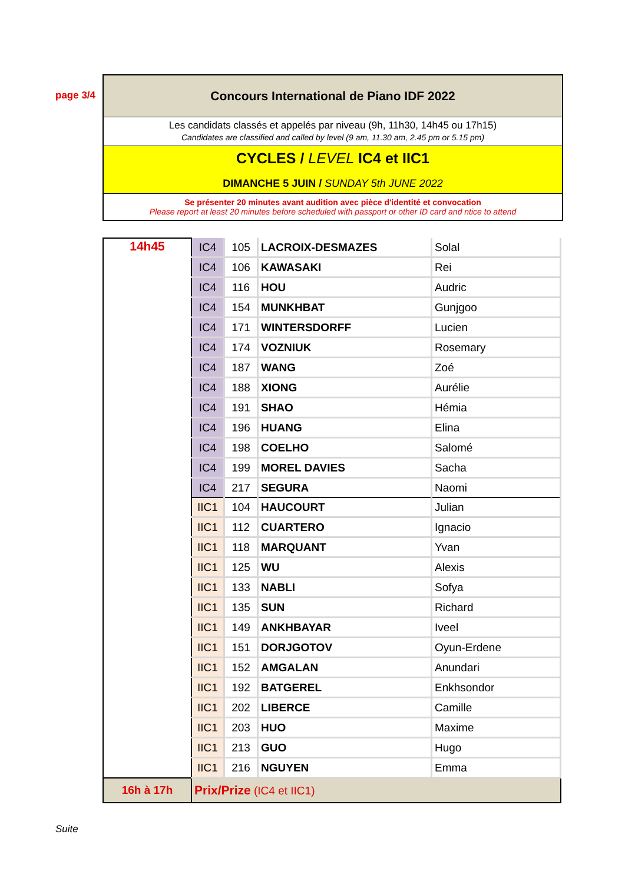page 3/4
Concours International de Piano IDF 2022
Les candidats classés et appelés par niveau (9h, 11h30, 14h45 ou 17h15)
Candidates are classified and called by level (9 am, 11.30 am, 2.45 pm or 5.15 pm)
CYCLES / LEVEL IC4 et IIC1
DIMANCHE 5 JUIN / SUNDAY 5th JUNE 2022
Se présenter 20 minutes avant audition avec pièce d'identité et convocation
Please report at least 20 minutes before scheduled with passport or other ID card and ntice to attend
| 14h45 | IC4 | 105 | LACROIX-DESMAZES | Solal |
| | IC4 | 106 | KAWASAKI | Rei |
| | IC4 | 116 | HOU | Audric |
| | IC4 | 154 | MUNKHBAT | Gunjgoo |
| | IC4 | 171 | WINTERSDORFF | Lucien |
| | IC4 | 174 | VOZNIUK | Rosemary |
| | IC4 | 187 | WANG | Zoé |
| | IC4 | 188 | XIONG | Aurélie |
| | IC4 | 191 | SHAO | Hémia |
| | IC4 | 196 | HUANG | Elina |
| | IC4 | 198 | COELHO | Salomé |
| | IC4 | 199 | MOREL DAVIES | Sacha |
| | IC4 | 217 | SEGURA | Naomi |
| | IIC1 | 104 | HAUCOURT | Julian |
| | IIC1 | 112 | CUARTERO | Ignacio |
| | IIC1 | 118 | MARQUANT | Yvan |
| | IIC1 | 125 | WU | Alexis |
| | IIC1 | 133 | NABLI | Sofya |
| | IIC1 | 135 | SUN | Richard |
| | IIC1 | 149 | ANKHBAYAR | Iveel |
| | IIC1 | 151 | DORJGOTOV | Oyun-Erdene |
| | IIC1 | 152 | AMGALAN | Anundari |
| | IIC1 | 192 | BATGEREL | Enkhsondor |
| | IIC1 | 202 | LIBERCE | Camille |
| | IIC1 | 203 | HUO | Maxime |
| | IIC1 | 213 | GUO | Hugo |
| | IIC1 | 216 | NGUYEN | Emma |
| 16h à 17h | Prix/Prize (IC4 et IIC1) | | | |
Suite